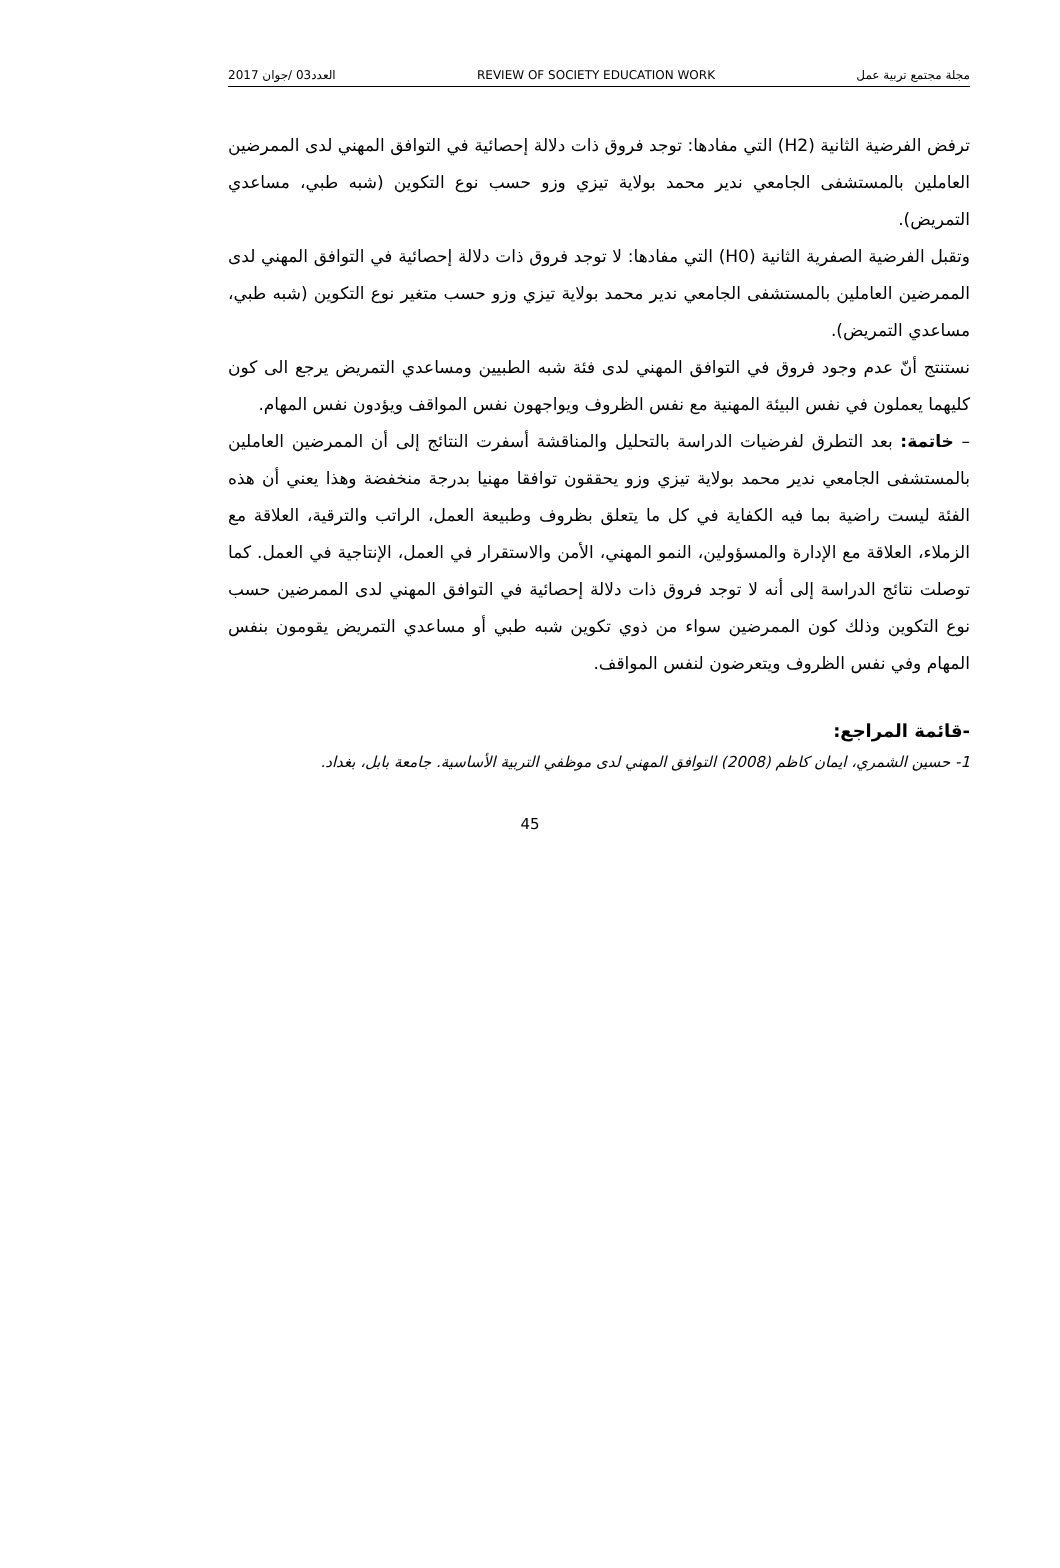2017 العدد03 /جوان REVIEW OF SOCIETY EDUCATION WORK مجلة مجتمع تربية عمل
ترفض الفرضية الثانية (H2) التي مفادها: توجد فروق ذات دلالة إحصائية في التوافق المهني لدى الممرضين العاملين بالمستشفى الجامعي ندير محمد بولاية تيزي وزو حسب نوع التكوين (شبه طبي، مساعدي التمريض).
وتقبل الفرضية الصفرية الثانية (H0) التي مفادها: لا توجد فروق ذات دلالة إحصائية في التوافق المهني لدى الممرضين العاملين بالمستشفى الجامعي ندير محمد بولاية تيزي وزو حسب متغير نوع التكوين (شبه طبي، مساعدي التمريض).
نستنتج أنّ عدم وجود فروق في التوافق المهني لدى فئة شبه الطبيين ومساعدي التمريض يرجع الى كون كليهما يعملون في نفس البيئة المهنية مع نفس الظروف ويواجهون نفس المواقف ويؤدون نفس المهام.
– خاتمة: بعد التطرق لفرضيات الدراسة بالتحليل والمناقشة أسفرت النتائج إلى أن الممرضين العاملين بالمستشفى الجامعي ندير محمد بولاية تيزي وزو يحققون توافقا مهنيا بدرجة منخفضة وهذا يعني أن هذه الفئة ليست راضية بما فيه الكفاية في كل ما يتعلق بظروف وطبيعة العمل، الراتب والترقية، العلاقة مع الزملاء، العلاقة مع الإدارة والمسؤولين، النمو المهني، الأمن والاستقرار في العمل، الإنتاجية في العمل. كما توصلت نتائج الدراسة إلى أنه لا توجد فروق ذات دلالة إحصائية في التوافق المهني لدى الممرضين حسب نوع التكوين وذلك كون الممرضين سواء من ذوي تكوين شبه طبي أو مساعدي التمريض يقومون بنفس المهام وفي نفس الظروف ويتعرضون لنفس المواقف.
-قائمة المراجع:
1- حسين الشمري، ايمان كاظم (2008) التوافق المهني لدى موظفي التربية الأساسية. جامعة بابل، بغداد.
45